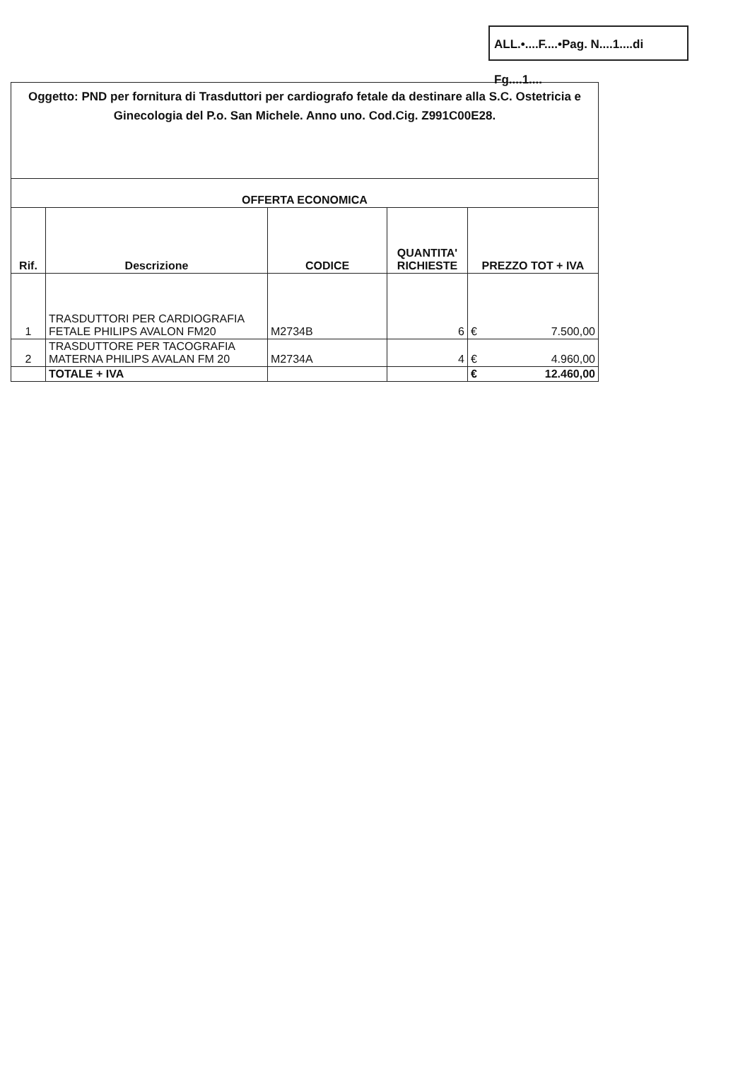ALL.•....F....•Pag. N....1....di Fg....1....
| Oggetto: PND per fornitura di Trasduttori per cardiografo fetale da destinare alla S.C. Ostetricia e Ginecologia del P.o. San Michele. Anno uno. Cod.Cig. Z991C00E28. | | | | |
| OFFERTA ECONOMICA | | | | |
| Rif. | Descrizione | CODICE | QUANTITA' RICHIESTE | PREZZO TOT + IVA |
| 1 | TRASDUTTORI PER CARDIOGRAFIA FETALE PHILIPS AVALON FM20 | M2734B | 6 | € 7.500,00 |
| 2 | TRASDUTTORE PER TACOGRAFIA MATERNA PHILIPS AVALAN FM 20 | M2734A | 4 | € 4.960,00 |
| | TOTALE + IVA | | | € 12.460,00 |